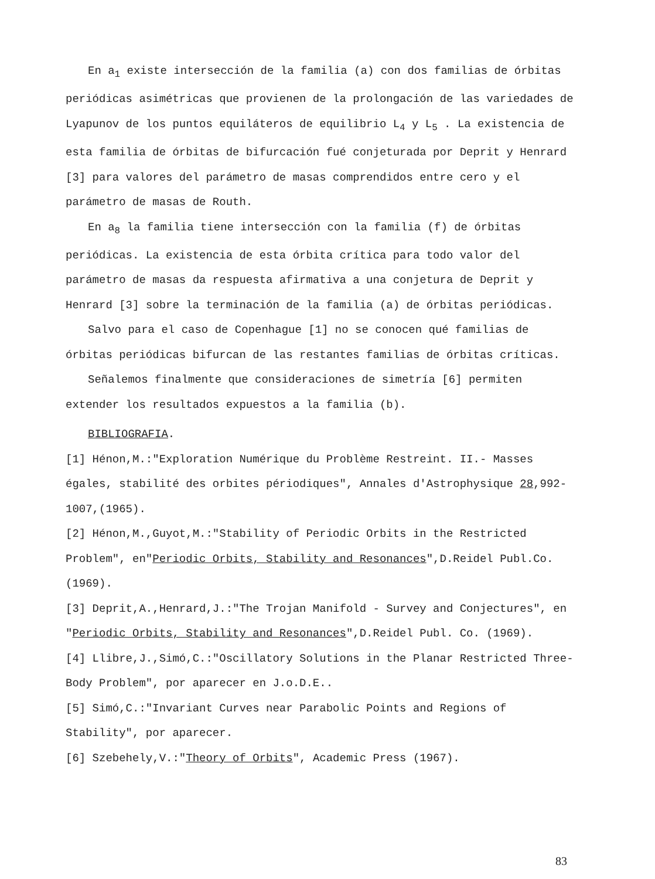En a<sub>1</sub> existe intersección de la familia (a) con dos familias de órbitas periódicas asimétricas que provienen de la prolongación de las variedades de Lyapunov de los puntos equiláteros de equilibrio L<sub>4</sub> y L<sub>5</sub> . La existencia de esta familia de órbitas de bifurcación fué conjeturada por Deprit y Henrard [3] para valores del parámetro de masas comprendidos entre cero y el parámetro de masas de Routh.
En a<sub>8</sub> la familia tiene intersección con la familia (f) de órbitas periódicas. La existencia de esta órbita crítica para todo valor del parámetro de masas da respuesta afirmativa a una conjetura de Deprit y Henrard [3] sobre la terminación de la familia (a) de órbitas periódicas.
Salvo para el caso de Copenhague [1] no se conocen qué familias de órbitas periódicas bifurcan de las restantes familias de órbitas críticas.
Señalemos finalmente que consideraciones de simetría [6] permiten extender los resultados expuestos a la familia (b).
BIBLIOGRAFIA.
[1] Hénon,M.:"Exploration Numérique du Problème Restreint. II.- Masses égales, stabilité des orbites périodiques", Annales d'Astrophysique 28,992-1007,(1965).
[2] Hénon,M.,Guyot,M.:"Stability of Periodic Orbits in the Restricted Problem", en"Periodic Orbits, Stability and Resonances",D.Reidel Publ.Co. (1969).
[3] Deprit,A.,Henrard,J.:"The Trojan Manifold - Survey and Conjectures", en "Periodic Orbits, Stability and Resonances",D.Reidel Publ. Co. (1969).
[4] Llibre,J.,Simó,C.:"Oscillatory Solutions in the Planar Restricted Three-Body Problem", por aparecer en J.o.D.E..
[5] Simó,C.:"Invariant Curves near Parabolic Points and Regions of Stability", por aparecer.
[6] Szebehely,V.:"Theory of Orbits", Academic Press (1967).
83